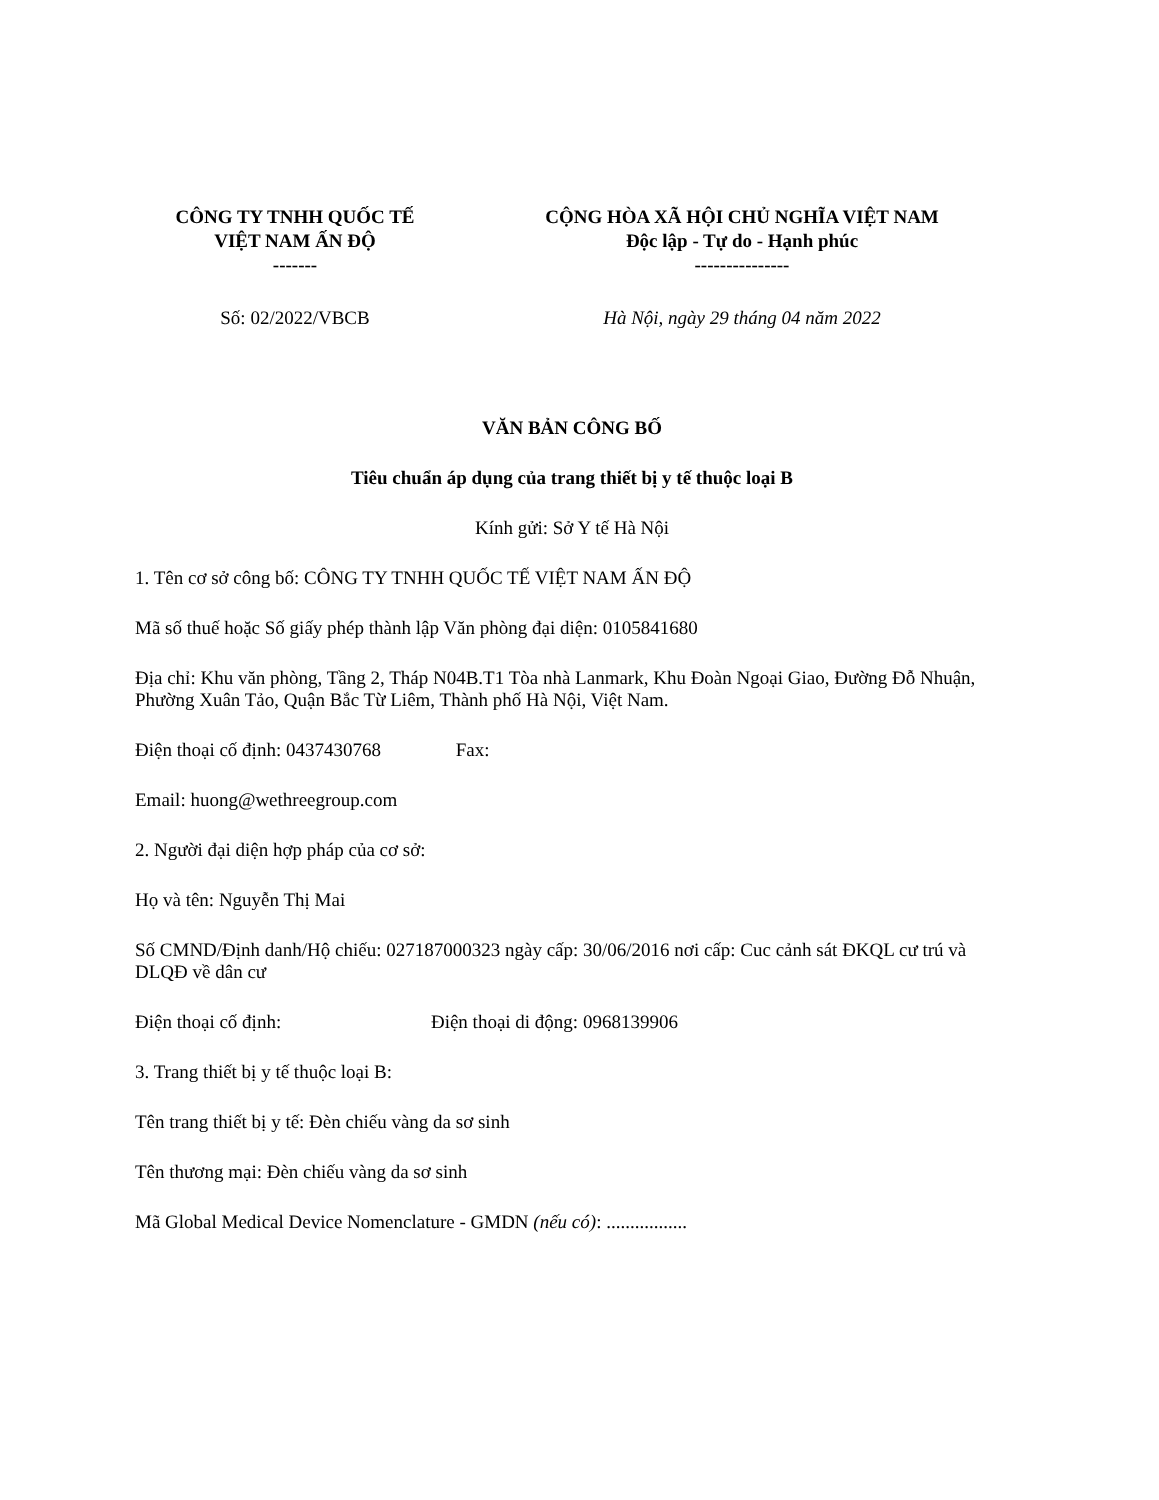CÔNG TY TNHH QUỐC TẾ
VIỆT NAM ẤN ĐỘ
-------
CỘNG HÒA XÃ HỘI CHỦ NGHĨA VIỆT NAM
Độc lập - Tự do - Hạnh phúc
---------------
Số: 02/2022/VBCB Hà Nội, ngày 29 tháng 04 năm 2022
VĂN BẢN CÔNG BỐ
Tiêu chuẩn áp dụng của trang thiết bị y tế thuộc loại B
Kính gửi: Sở Y tế Hà Nội
1. Tên cơ sở công bố: CÔNG TY TNHH QUỐC TẾ VIỆT NAM ẤN ĐỘ
Mã số thuế hoặc Số giấy phép thành lập Văn phòng đại diện: 0105841680
Địa chỉ: Khu văn phòng, Tầng 2, Tháp N04B.T1 Tòa nhà Lanmark, Khu Đoàn Ngoại Giao, Đường Đỗ Nhuận, Phường Xuân Tảo, Quận Bắc Từ Liêm, Thành phố Hà Nội, Việt Nam.
Điện thoại cố định: 0437430768 Fax:
Email: huong@wethreegroup.com
2. Người đại diện hợp pháp của cơ sở:
Họ và tên: Nguyễn Thị Mai
Số CMND/Định danh/Hộ chiếu: 027187000323 ngày cấp: 30/06/2016 nơi cấp: Cuc cảnh sát ĐKQL cư trú và DLQĐ về dân cư
Điện thoại cố định: Điện thoại di động: 0968139906
3. Trang thiết bị y tế thuộc loại B:
Tên trang thiết bị y tế: Đèn chiếu vàng da sơ sinh
Tên thương mại: Đèn chiếu vàng da sơ sinh
Mã Global Medical Device Nomenclature - GMDN (nếu có): .................